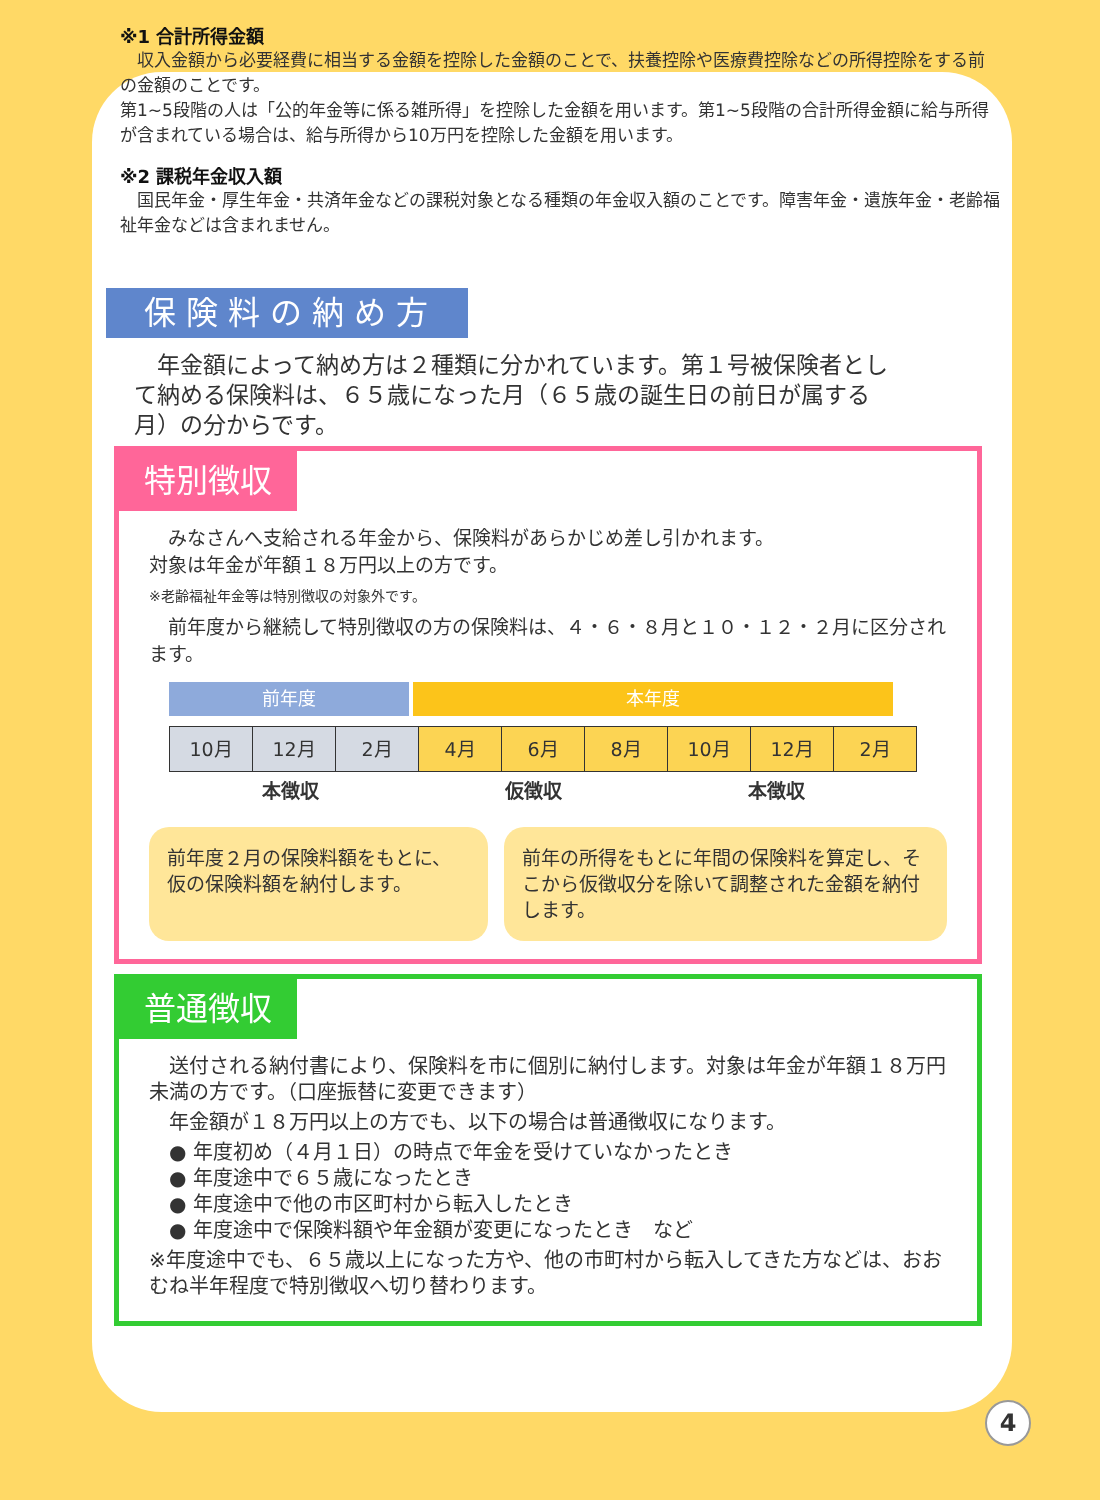※1 合計所得金額
　収入金額から必要経費に相当する金額を控除した金額のことで、扶養控除や医療費控除などの所得控除をする前の金額のことです。
第1~5段階の人は「公的年金等に係る雑所得」を控除した金額を用います。第1~5段階の合計所得金額に給与所得が含まれている場合は、給与所得から10万円を控除した金額を用います。
※2 課税年金収入額
　国民年金・厚生年金・共済年金などの課税対象となる種類の年金収入額のことです。障害年金・遺族年金・老齢福祉年金などは含まれません。
保険料の納め方
　年金額によって納め方は２種類に分かれています。第１号被保険者として納める保険料は、６５歳になった月（６５歳の誕生日の前日が属する月）の分からです。
特別徴収
　みなさんへ支給される年金から、保険料があらかじめ差し引かれます。
対象は年金が年額１８万円以上の方です。
※老齢福祉年金等は特別徴収の対象外です。
　前年度から継続して特別徴収の方の保険料は、４・６・８月と１０・１２・２月に区分されます。
前年度 本年度
| 10月 | 12月 | 2月 | 4月 | 6月 | 8月 | 10月 | 12月 | 2月 |
本徴収 仮徴収 本徴収
前年度２月の保険料額をもとに、仮の保険料額を納付します。
前年の所得をもとに年間の保険料を算定し、そこから仮徴収分を除いて調整された金額を納付します。
普通徴収
　送付される納付書により、保険料を市に個別に納付します。対象は年金が年額１８万円未満の方です。（口座振替に変更できます）
　年金額が１８万円以上の方でも、以下の場合は普通徴収になります。
● 年度初め（４月１日）の時点で年金を受けていなかったとき
● 年度途中で６５歳になったとき
● 年度途中で他の市区町村から転入したとき
● 年度途中で保険料額や年金額が変更になったとき　など
※年度途中でも、６５歳以上になった方や、他の市町村から転入してきた方などは、おおむね半年程度で特別徴収へ切り替わります。
4